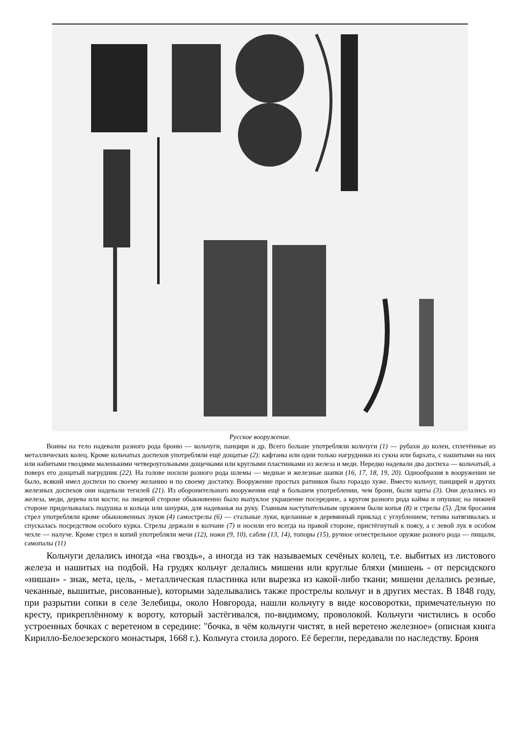Русское вооружение.
Воины на тело надевали разного рода броню — кольчуги, панцири и др. Всего больше употребляли кольчуги (1) — рубахи до колен, сплетённые из металлических колец. Кроме кольчатых доспехов употребляли ещё дощатые (2): кафтаны или одни только нагрудники из сукна или бархата, с нашитыми на них или набитыми гвоздями маленькими четвероугольными дощечками или круглыми пластинками из железа и меди. Нередко надевали два доспеха — кольчатый, а поверх его дощатый нагрудник (22). На голове носили разного рода шлемы — медные и железные шапки (16, 17, 18, 19, 20). Однообразия в вооружении не было, всякий имел доспехи по своему желанию и по своему достатку. Вооружение простых ратников было гораздо хуже. Вместо кольчуг, панцирей и других железных доспехов они надевали тегилей (21). Из оборонительного вооружения ещё в большем употреблении, чем брони, были щиты (3). Они делались из железа, меди, дерева или кости; на лицевой стороне обыкновенно было выпуклое украшение посередине, а кругом разного рода кайма и опушки; на нижней стороне приделывалась подушка и кольца или шнурки, для надеванья на руку. Главным наступательным оружием были копья (8) и стрелы (5). Для бросания стрел употребляли кроме обыкновенных луков (4) самострелы (6) — стальные луки, вделанные в деревянный приклад с углублением; тетива натягивалась и спускалась посредством особого курка. Стрелы держали в колчане (7) и носили его всегда на правой стороне, пристёгнутый к поясу, а с левой лук в особом чехле — налуче. Кроме стрел и копий употребляли мечи (12), ножи (9, 10), сабли (13, 14), топоры (15), ручное огнестрельное оружие разного рода — пищали, самопалы (11)
Кольчуги делались иногда «на гвоздь», а иногда из так называемых сечёных колец, т.е. выбитых из листового железа и нашитых на подбой. На грудях кольчуг делались мишени или круглые бляхи (мишень - от персидского «нишан» - знак, мета, цель, - металлическая пластинка или вырезка из какой-либо ткани; мишени делались резные, чеканные, вышитые, рисованные), которыми заделывались также прострелы кольчуг и в других местах. В 1848 году, при разрытии сопки в селе Зелебицы, около Новгорода, нашли кольчугу в виде косоворотки, примечательную по кресту, прикреплённому к вороту, который застёгивался, по-видимому, проволокой. Кольчуги чистились в особо устроенных бочках с веретеном в середине: "бочка, в чём кольчуги чистят, в ней веретено железное» (описная книга Кирилло-Белоезерского монастыря, 1668 г.). Кольчуга стоила дорого. Её берегли, передавали по наследству. Броня